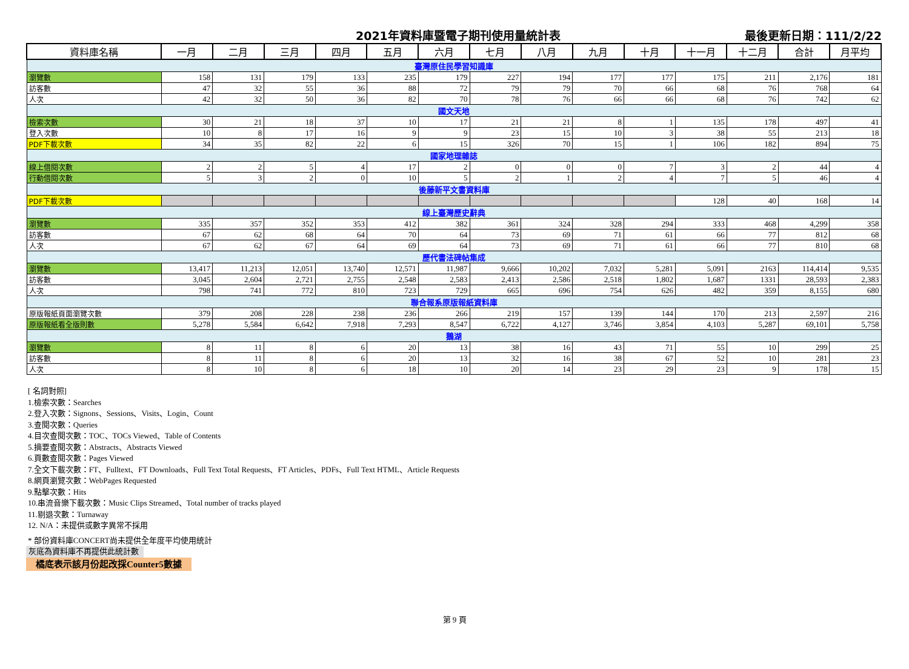2021年資料庫暨電子期刊使用量統計表 最後更新日期：111/2/22
| 資料庫名稱 | 一月 | 二月 | 三月 | 四月 | 五月 | 六月 | 七月 | 八月 | 九月 | 十月 | 十一月 | 十二月 | 合計 | 月平均 |
| --- | --- | --- | --- | --- | --- | --- | --- | --- | --- | --- | --- | --- | --- | --- |
| 臺灣原住民學習知識庫 | | | | | | | | | | | | | | |
| 瀏覽數 | 158 | 131 | 179 | 133 | 235 | 179 | 227 | 194 | 177 | 177 | 175 | 211 | 2,176 | 181 |
| 訪客數 | 47 | 32 | 55 | 36 | 88 | 72 | 79 | 79 | 70 | 66 | 68 | 76 | 768 | 64 |
| 人次 | 42 | 32 | 50 | 36 | 82 | 70 | 78 | 76 | 66 | 66 | 68 | 76 | 742 | 62 |
| 國文天地 | | | | | | | | | | | | | | |
| 檢索次數 | 30 | 21 | 18 | 37 | 10 | 17 | 21 | 21 | 8 | 1 | 135 | 178 | 497 | 41 |
| 登入次數 | 10 | 8 | 17 | 16 | 9 | 9 | 23 | 15 | 10 | 3 | 38 | 55 | 213 | 18 |
| PDF下載次數 | 34 | 35 | 82 | 22 | 6 | 15 | 326 | 70 | 15 | 1 | 106 | 182 | 894 | 75 |
| 國家地理雜誌 | | | | | | | | | | | | | | |
| 線上借閱次數 | 2 | 2 | 5 | 4 | 17 | 2 | 0 | 0 | 0 | 7 | 3 | 2 | 44 | 4 |
| 行動借閱次數 | 5 | 3 | 2 | 0 | 10 | 5 | 2 | 1 | 2 | 4 | 7 | 5 | 46 | 4 |
| 後藤新平文書資料庫 | | | | | | | | | | | | | | |
| PDF下載次數 | | | | | | | | | | | 128 | 40 | 168 | 14 |
| 線上臺灣歷史辭典 | | | | | | | | | | | | | | |
| 瀏覽數 | 335 | 357 | 352 | 353 | 412 | 382 | 361 | 324 | 328 | 294 | 333 | 468 | 4,299 | 358 |
| 訪客數 | 67 | 62 | 68 | 64 | 70 | 64 | 73 | 69 | 71 | 61 | 66 | 77 | 812 | 68 |
| 人次 | 67 | 62 | 67 | 64 | 69 | 64 | 73 | 69 | 71 | 61 | 66 | 77 | 810 | 68 |
| 歷代書法碑帖集成 | | | | | | | | | | | | | | |
| 瀏覽數 | 13,417 | 11,213 | 12,051 | 13,740 | 12,571 | 11,987 | 9,666 | 10,202 | 7,032 | 5,281 | 5,091 | 2163 | 114,414 | 9,535 |
| 訪客數 | 3,045 | 2,604 | 2,721 | 2,755 | 2,548 | 2,583 | 2,413 | 2,586 | 2,518 | 1,802 | 1,687 | 1331 | 28,593 | 2,383 |
| 人次 | 798 | 741 | 772 | 810 | 723 | 729 | 665 | 696 | 754 | 626 | 482 | 359 | 8,155 | 680 |
| 聯合報系原版報紙資料庫 | | | | | | | | | | | | | | |
| 原版報紙頁面瀏覽次數 | 379 | 208 | 228 | 238 | 236 | 266 | 219 | 157 | 139 | 144 | 170 | 213 | 2,597 | 216 |
| 原版報紙看全版則數 | 5,278 | 5,584 | 6,642 | 7,918 | 7,293 | 8,547 | 6,722 | 4,127 | 3,746 | 3,854 | 4,103 | 5,287 | 69,101 | 5,758 |
| 鵝湖 | | | | | | | | | | | | | | |
| 瀏覽數 | 8 | 11 | 8 | 6 | 20 | 13 | 38 | 16 | 43 | 71 | 55 | 10 | 299 | 25 |
| 訪客數 | 8 | 11 | 8 | 6 | 20 | 13 | 32 | 16 | 38 | 67 | 52 | 10 | 281 | 23 |
| 人次 | 8 | 10 | 8 | 6 | 18 | 10 | 20 | 14 | 23 | 29 | 23 | 9 | 178 | 15 |
[ 名詞對照]
1.檢索次數：Searches
2.登入次數：Signons、Sessions、Visits、Login、Count
3.查閱次數：Queries
4.目次查閱次數：TOC、TOCs Viewed、Table of Contents
5.摘要查閱次數：Abstracts、Abstracts Viewed
6.頁數查閱次數：Pages Viewed
7.全文下載次數：FT、Fulltext、FT Downloads、Full Text Total Requests、FT Articles、PDFs、Full Text HTML、Article Requests
8.網頁瀏覽次數：WebPages Requested
9.點擊次數：Hits
10.串流音樂下載次數：Music Clips Streamed、Total number of tracks played
11.剔退次數：Turnaway
12. N/A：未提供或數字異常不採用
* 部份資料庫CONCERT尚未提供全年度平均使用統計
灰底為資料庫不再提供此統計數
橘底表示該月份起改採Counter5數據
第 9 頁